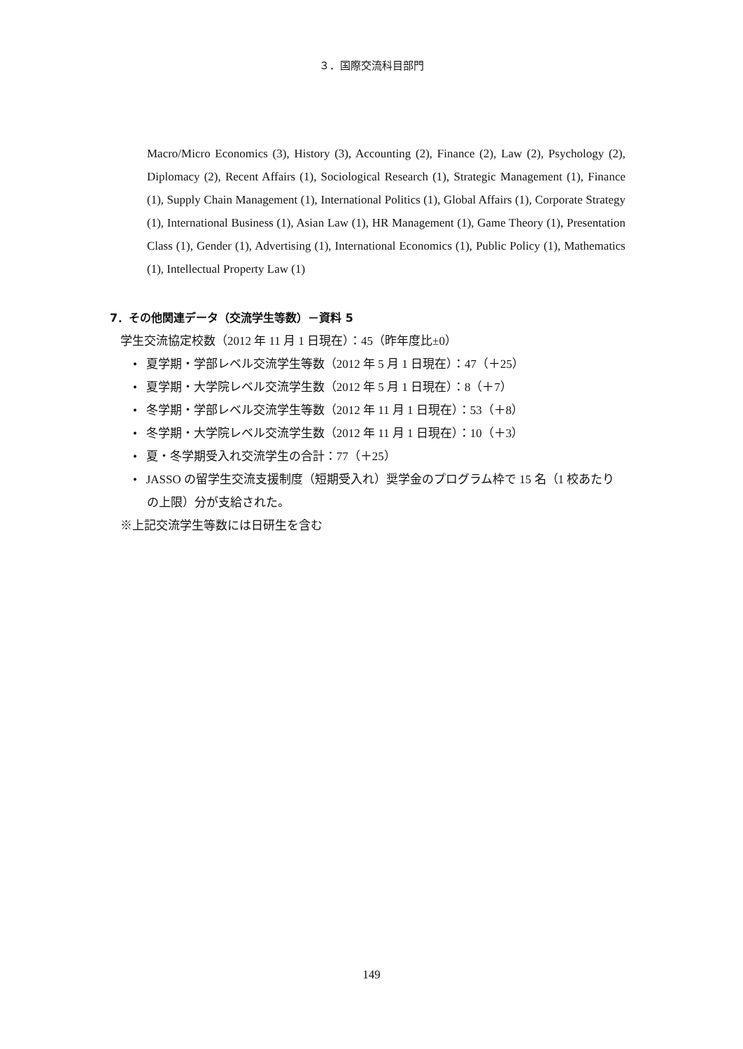３．国際交流科目部門
Macro/Micro Economics (3), History (3), Accounting (2), Finance (2), Law (2), Psychology (2), Diplomacy (2), Recent Affairs (1), Sociological Research (1), Strategic Management (1), Finance (1), Supply Chain Management (1), International Politics (1), Global Affairs (1), Corporate Strategy (1), International Business (1), Asian Law (1), HR Management (1), Game Theory (1), Presentation Class (1), Gender (1), Advertising (1), International Economics (1), Public Policy (1), Mathematics (1), Intellectual Property Law (1)
7．その他関連データ（交流学生等数）－資料 5
学生交流協定校数（2012 年 11 月 1 日現在）：45（昨年度比±0）
• 夏学期・学部レベル交流学生等数（2012 年 5 月 1 日現在）：47（＋25）
• 夏学期・大学院レベル交流学生数（2012 年 5 月 1 日現在）：8（＋7）
• 冬学期・学部レベル交流学生等数（2012 年 11 月 1 日現在）：53（＋8）
• 冬学期・大学院レベル交流学生数（2012 年 11 月 1 日現在）：10（＋3）
• 夏・冬学期受入れ交流学生の合計：77（＋25）
• JASSO の留学生交流支援制度（短期受入れ）奨学金のプログラム枠で 15 名（1 校あたりの上限）分が支給された。
※上記交流学生等数には日研生を含む
149